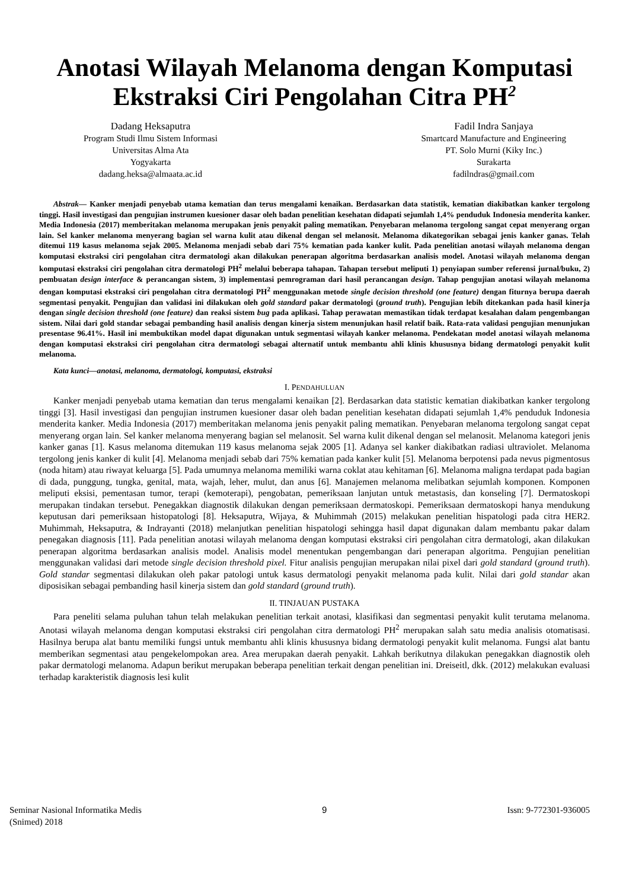Anotasi Wilayah Melanoma dengan Komputasi Ekstraksi Ciri Pengolahan Citra PH<sup>2</sup>
Dadang Heksaputra
Program Studi Ilmu Sistem Informasi
Universitas Alma Ata
Yogyakarta
dadang.heksa@almaata.ac.id
Fadil Indra Sanjaya
Smartcard Manufacture and Engineering
PT. Solo Murni (Kiky Inc.)
Surakarta
fadilndras@gmail.com
Abstrak— Kanker menjadi penyebab utama kematian dan terus mengalami kenaikan. Berdasarkan data statistik, kematian diakibatkan kanker tergolong tinggi. Hasil investigasi dan pengujian instrumen kuesioner dasar oleh badan penelitian kesehatan didapati sejumlah 1,4% penduduk Indonesia menderita kanker. Media Indonesia (2017) memberitakan melanoma merupakan jenis penyakit paling mematikan. Penyebaran melanoma tergolong sangat cepat menyerang organ lain. Sel kanker melanoma menyerang bagian sel warna kulit atau dikenal dengan sel melanosit. Melanoma dikategorikan sebagai jenis kanker ganas. Telah ditemui 119 kasus melanoma sejak 2005. Melanoma menjadi sebab dari 75% kematian pada kanker kulit. Pada penelitian anotasi wilayah melanoma dengan komputasi ekstraksi ciri pengolahan citra dermatologi akan dilakukan penerapan algoritma berdasarkan analisis model. Anotasi wilayah melanoma dengan komputasi ekstraksi ciri pengolahan citra dermatologi PH<sup>2</sup> melalui beberapa tahapan. Tahapan tersebut meliputi 1) penyiapan sumber referensi jurnal/buku, 2) pembuatan design interface & perancangan sistem, 3) implementasi pemrograman dari hasil perancangan design. Tahap pengujian anotasi wilayah melanoma dengan komputasi ekstraksi ciri pengolahan citra dermatologi PH<sup>2</sup> menggunakan metode single decision threshold (one feature) dengan fiturnya berupa daerah segmentasi penyakit. Pengujian dan validasi ini dilakukan oleh gold standard pakar dermatologi (ground truth). Pengujian lebih ditekankan pada hasil kinerja dengan single decision threshold (one feature) dan reaksi sistem bug pada aplikasi. Tahap perawatan memastikan tidak terdapat kesalahan dalam pengembangan sistem. Nilai dari gold standar sebagai pembanding hasil analisis dengan kinerja sistem menunjukan hasil relatif baik. Rata-rata validasi pengujian menunjukan presentase 96.41%. Hasil ini membuktikan model dapat digunakan untuk segmentasi wilayah kanker melanoma. Pendekatan model anotasi wilayah melanoma dengan komputasi ekstraksi ciri pengolahan citra dermatologi sebagai alternatif untuk membantu ahli klinis khususnya bidang dermatologi penyakit kulit melanoma.
Kata kunci—anotasi, melanoma, dermatologi, komputasi, ekstraksi
I. PENDAHULUAN
Kanker menjadi penyebab utama kematian dan terus mengalami kenaikan [2]. Berdasarkan data statistic kematian diakibatkan kanker tergolong tinggi [3]. Hasil investigasi dan pengujian instrumen kuesioner dasar oleh badan penelitian kesehatan didapati sejumlah 1,4% penduduk Indonesia menderita kanker. Media Indonesia (2017) memberitakan melanoma jenis penyakit paling mematikan. Penyebaran melanoma tergolong sangat cepat menyerang organ lain. Sel kanker melanoma menyerang bagian sel melanosit. Sel warna kulit dikenal dengan sel melanosit. Melanoma kategori jenis kanker ganas [1]. Kasus melanoma ditemukan 119 kasus melanoma sejak 2005 [1]. Adanya sel kanker diakibatkan radiasi ultraviolet. Melanoma tergolong jenis kanker di kulit [4]. Melanoma menjadi sebab dari 75% kematian pada kanker kulit [5]. Melanoma berpotensi pada nevus pigmentosus (noda hitam) atau riwayat keluarga [5]. Pada umumnya melanoma memiliki warna coklat atau kehitaman [6]. Melanoma maligna terdapat pada bagian di dada, punggung, tungka, genital, mata, wajah, leher, mulut, dan anus [6]. Manajemen melanoma melibatkan sejumlah komponen. Komponen meliputi eksisi, pementasan tumor, terapi (kemoterapi), pengobatan, pemeriksaan lanjutan untuk metastasis, dan konseling [7]. Dermatoskopi merupakan tindakan tersebut. Penegakkan diagnostik dilakukan dengan pemeriksaan dermatoskopi. Pemeriksaan dermatoskopi hanya mendukung keputusan dari pemeriksaan histopatologi [8]. Heksaputra, Wijaya, & Muhimmah (2015) melakukan penelitian hispatologi pada citra HER2. Muhimmah, Heksaputra, & Indrayanti (2018) melanjutkan penelitian hispatologi sehingga hasil dapat digunakan dalam membantu pakar dalam penegakan diagnosis [11]. Pada penelitian anotasi wilayah melanoma dengan komputasi ekstraksi ciri pengolahan citra dermatologi, akan dilakukan penerapan algoritma berdasarkan analisis model. Analisis model menentukan pengembangan dari penerapan algoritma. Pengujian penelitian menggunakan validasi dari metode single decision threshold pixel. Fitur analisis pengujian merupakan nilai pixel dari gold standard (ground truth). Gold standar segmentasi dilakukan oleh pakar patologi untuk kasus dermatologi penyakit melanoma pada kulit. Nilai dari gold standar akan diposisikan sebagai pembanding hasil kinerja sistem dan gold standard (ground truth).
II. TINJAUAN PUSTAKA
Para peneliti selama puluhan tahun telah melakukan penelitian terkait anotasi, klasifikasi dan segmentasi penyakit kulit terutama melanoma. Anotasi wilayah melanoma dengan komputasi ekstraksi ciri pengolahan citra dermatologi PH<sup>2</sup> merupakan salah satu media analisis otomatisasi. Hasilnya berupa alat bantu memiliki fungsi untuk membantu ahli klinis khususnya bidang dermatologi penyakit kulit melanoma. Fungsi alat bantu memberikan segmentasi atau pengekelompokan area. Area merupakan daerah penyakit. Lahkah berikutnya dilakukan penegakkan diagnostik oleh pakar dermatologi melanoma. Adapun berikut merupakan beberapa penelitian terkait dengan penelitian ini. Dreiseitl, dkk. (2012) melakukan evaluasi terhadap karakteristik diagnosis lesi kulit
Seminar Nasional Informatika Medis
(Snimed) 2018
9 Issn: 9-772301-936005